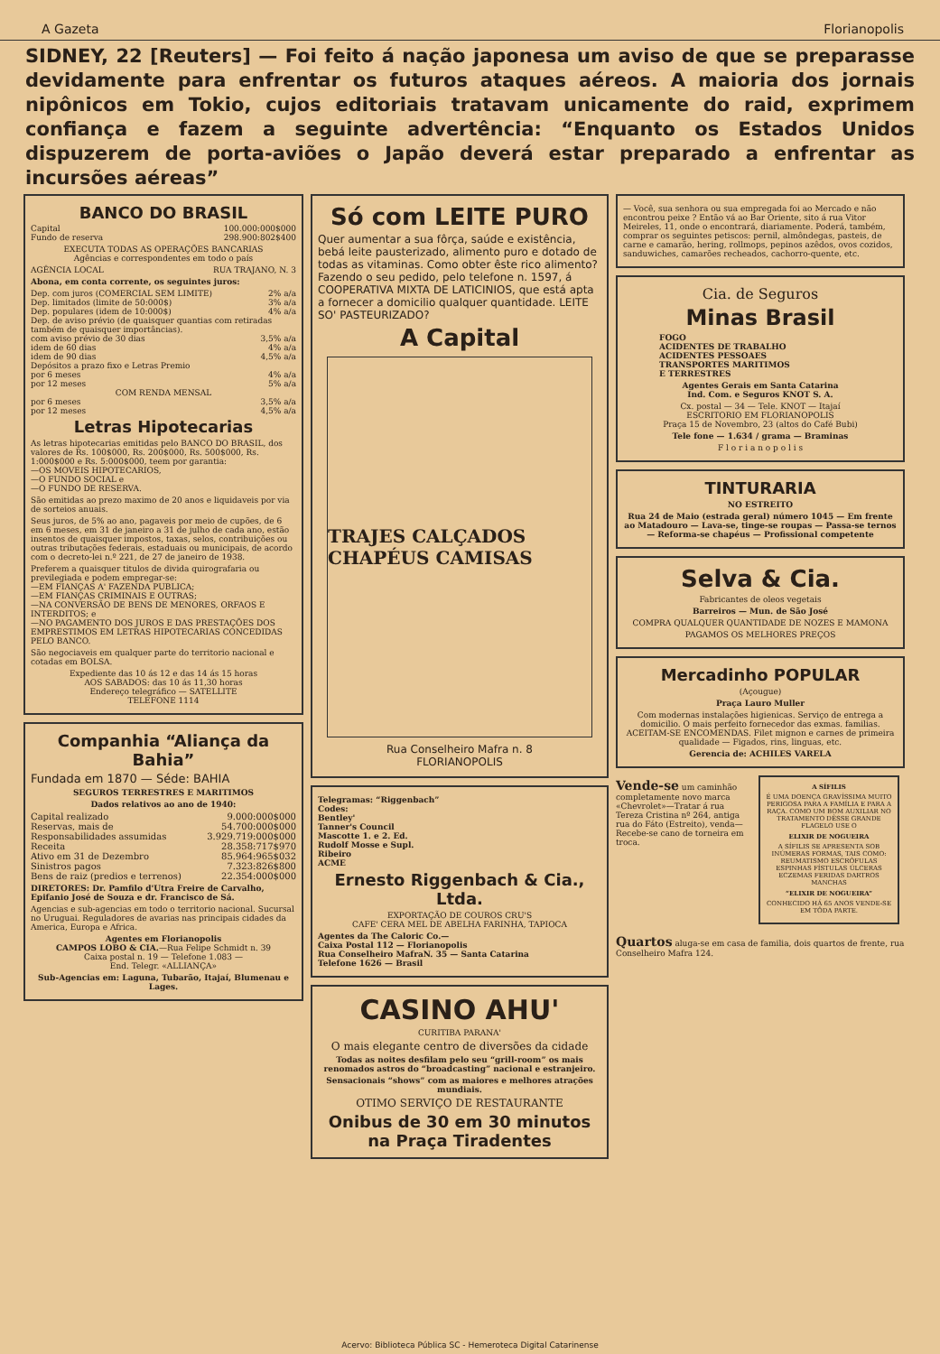A Gazeta Florianopolis
SIDNEY, 22 [Reuters] — Foi feito á nação japonesa um aviso de que se preparasse devidamente para enfrentar os futuros ataques aéreos. A maioria dos jornais nipônicos em Tokio, cujos editoriais tratavam unicamente do raid, exprimem confiança e fazem a seguinte advertência: “Enquanto os Estados Unidos dispuzerem de porta-aviões o Japão deverá estar preparado a enfrentar as incursões aéreas”
BANCO DO BRASIL
| Capital | 100.000:000$000 |
| Fundo de reserva | 298.900:802$400 |
EXECUTA TODAS AS OPERAÇÕES BANCARIAS
Agências e correspondentes em todo o país
| AGÊNCIA LOCAL | RUA TRAJANO, N. 3 |
Abona, em conta corrente, os seguintes juros:
| Dep. com juros (COMERCIAL SEM LIMITE) | 2% a/a |
| Dep. limitados (limite de 50:000$) | 3% a/a |
| Dep. populares (idem de 10:000$) | 4% a/a |
| Dep. de aviso prévio (de quaisquer quantias com retiradas também de quaisquer importâncias). | |
| com aviso prévio de 30 dias | 3,5% a/a |
| idem de 60 dias | 4% a/a |
| idem de 90 dias | 4,5% a/a |
| Depósitos a prazo fixo e Letras Premio | |
| por 6 meses | 4% a/a |
| por 12 meses | 5% a/a |
| COM RENDA MENSAL | |
| por 6 meses | 3,5% a/a |
| por 12 meses | 4,5% a/a |
Letras Hipotecarias
As letras hipotecarias emitidas pelo BANCO DO BRASIL, dos valores de Rs. 100$000, Rs. 200$000, Rs. 500$000, Rs. 1:000$000 e Rs. 5:000$000, teem por garantia:
—OS MOVEIS HIPOTECARIOS,
—O FUNDO SOCIAL e
—O FUNDO DE RESERVA.
São emitidas ao prezo maximo de 20 anos e liquidaveis por via de sorteios anuais.
Seus juros, de 5% ao ano, pagaveis por meio de cupões, de 6 em 6 meses, em 31 de janeiro a 31 de julho de cada ano, estão insentos de quaisquer impostos, taxas, selos, contribuições ou outras tributações federais, estaduais ou municipais, de acordo com o decreto-lei n.º 221, de 27 de janeiro de 1938.
Preferem a quaisquer titulos de divida quirografaria ou previlegiada e podem empregar-se:
—EM FIANÇAS A' FAZENDA PUBLICA;
—EM FIANÇAS CRIMINAIS E OUTRAS;
—NA CONVERSÃO DE BENS DE MENORES, ORFAOS E INTERDITOS; e
—NO PAGAMENTO DOS JUROS E DAS PRESTAÇÕES DOS EMPRESTIMOS EM LETRAS HIPOTECARIAS CONCEDIDAS PELO BANCO.
São negociaveis em qualquer parte do territorio nacional e cotadas em BOLSA.
Expediente das 10 ás 12 e das 14 ás 15 horas
AOS SABADOS: das 10 ás 11,30 horas
Endereço telegráfico — SATELLITE
TELEFONE 1114
Companhia “Aliança da Bahia”
Fundada em 1870 — Séde: BAHIA
SEGUROS TERRESTRES E MARITIMOS
Dados relativos ao ano de 1940:
| Capital realizado | 9.000:000$000 |
| Reservas, mais de | 54.700:000$000 |
| Responsabilidades assumidas | 3.929.719:000$000 |
| Receita | 28.358:717$970 |
| Ativo em 31 de Dezembro | 85.964:965$032 |
| Sinistros pagos | 7.323:826$800 |
| Bens de raiz (predios e terrenos) | 22.354:000$000 |
DIRETORES: Dr. Pamfilo d'Utra Freire de Carvalho, Epifanio José de Souza e dr. Francisco de Sá.
Agencias e sub-agencias em todo o territorio nacional. Sucursal no Uruguai. Reguladores de avarias nas principais cidades da America, Europa e Africa.
Agentes em Florianopolis
CAMPOS LOBO & CIA.—Rua Felipe Schmidt n. 39
Caixa postal n. 19 — Telefone 1.083 —
End. Telegr. «ALLIANÇA»
Sub-Agencias em: Laguna, Tubarão, Itajaí, Blumenau e Lages.
Só com LEITE PURO
Quer aumentar a sua fôrça, saúde e existência, bebá leite pausterizado, alimento puro e dotado de todas as vitaminas. Como obter êste rico alimento? Fazendo o seu pedido, pelo telefone n. 1597, á COOPERATIVA MIXTA DE LATICINIOS, que está apta a fornecer a domicilio qualquer quantidade. LEITE SO' PASTEURIZADO?
A Capital
TRAJES CALÇADOS CHAPÉUS CAMISAS
Rua Conselheiro Mafra n. 8
FLORIANOPOLIS
Telegramas: “Riggenbach”
Codes:
Bentley'
Tanner's Council
Mascotte 1. e 2. Ed.
Rudolf Mosse e Supl.
Ribeiro
ACME
Ernesto Riggenbach & Cia., Ltda.
EXPORTAÇÃO DE COUROS CRU'S
CAFE' CERA MEL DE ABELHA FARINHA, TAPIOCA
Agentes da The Caloric Co.—
Caixa Postal 112 — Florianopolis
Rua Conselheiro MafraN. 35 — Santa Catarina
Telefone 1626 — Brasil
CASINO AHU'
CURITIBA PARANA'
O mais elegante centro de diversões da cidade
Todas as noites desfilam pelo seu “grill-room” os mais renomados astros do “broadcasting” nacional e estranjeiro.
Sensacionais “shows” com as maiores e melhores atrações mundiais.
OTIMO SERVIÇO DE RESTAURANTE
Onibus de 30 em 30 minutos na Praça Tiradentes
— Você, sua senhora ou sua empregada foi ao Mercado e não encontrou peixe ? Então vá ao Bar Oriente, sito á rua Vitor Meireles, 11, onde o encontrará, diariamente. Poderá, também, comprar os seguintes petiscos: pernil, almôndegas, pasteis, de carne e camarão, hering, rollmops, pepinos azêdos, ovos cozidos, sanduwiches, camarões recheados, cachorro-quente, etc.
Cia. de Seguros
Minas Brasil
FOGO
ACIDENTES DE TRABALHO
ACIDENTES PESSOAES
TRANSPORTES MARITIMOS
E TERRESTRES
Agentes Gerais em Santa Catarina
Ind. Com. e Seguros KNOT S. A.
Cx. postal — 34 — Tele. KNOT — Itajaí
ESCRITORIO EM FLORIANOPOLIS
Praça 15 de Novembro, 23 (altos do Café Bubi)
Tele fone — 1.634 / grama — Braminas
F l o r i a n o p o l i s
TINTURARIA
NO ESTREITO
Rua 24 de Maio (estrada geral) número 1045 — Em frente ao Matadouro — Lava-se, tinge-se roupas — Passa-se ternos — Reforma-se chapéus — Profissional competente
Selva & Cia.
Fabricantes de oleos vegetais
Barreiros — Mun. de São José
COMPRA QUALQUER QUANTIDADE DE NOZES E MAMONA
PAGAMOS OS MELHORES PREÇOS
Mercadinho POPULAR
(Açougue)
Praça Lauro Muller
Com modernas instalações higienicas. Serviço de entrega a domicilio. O mais perfeito fornecedor das exmas. familias. ACEITAM-SE ENCOMENDAS. Filet mignon e carnes de primeira qualidade — Figados, rins, linguas, etc.
Gerencia de: ACHILES VARELA
Vende-se um caminhão completamente novo marca «Chevrolet»—Tratar á rua Tereza Cristina nº 264, antiga rua do Fáto (Estreito), venda—Recebe-se cano de torneira em troca.
A SÍFILIS
É UMA DOENÇA GRAVÍSSIMA MUITO PERIGOSA PARA A FAMÍLIA E PARA A RAÇA. COMO UM BOM AUXILIAR NO TRATAMENTO DÊSSE GRANDE FLAGELO USE O
ELIXIR DE NOGUEIRA
A SÍFILIS SE APRESENTA SOB INÚMERAS FORMAS, TAIS COMO: REUMATISMO ESCRÓFULAS ESPINHAS FÍSTULAS ÚLCERAS ECZEMAS FERIDAS DARTROS MANCHAS
“ELIXIR DE NOGUEIRA”
CONHECIDO HÁ 65 ANOS VENDE-SE EM TÔDA PARTE.
Quartos aluga-se em casa de familia, dois quartos de frente, rua Conselheiro Mafra 124.
Acervo: Biblioteca Pública SC - Hemeroteca Digital Catarinense